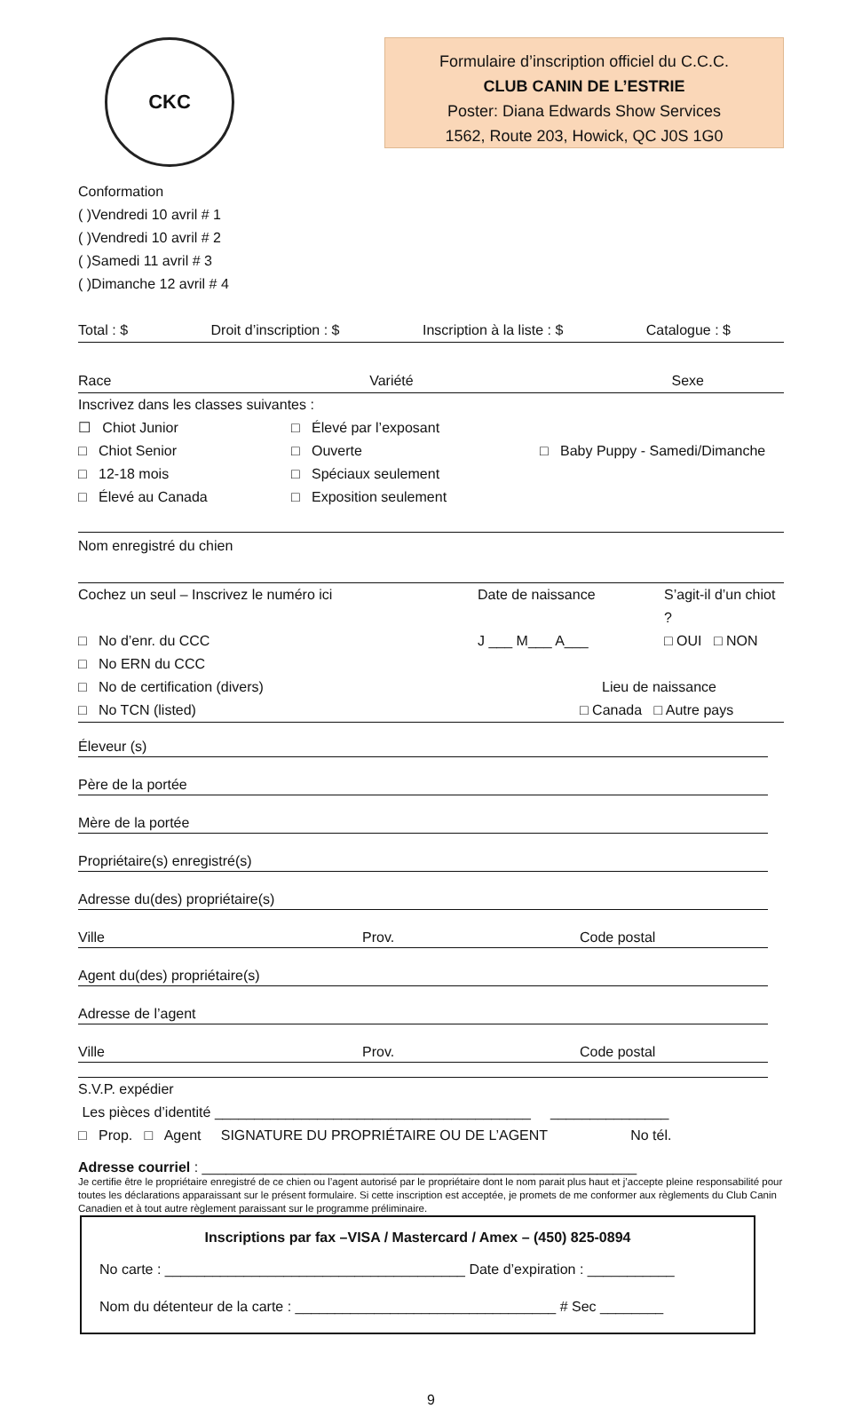CKC
Formulaire d’inscription officiel du C.C.C.
CLUB CANIN DE L’ESTRIE
Poster: Diana Edwards Show Services
1562, Route 203, Howick, QC J0S 1G0
Conformation
( )Vendredi 10 avril # 1
( )Vendredi 10 avril # 2
( )Samedi 11 avril # 3
( )Dimanche 12 avril # 4
Total : $ Droit d’inscription : $ Inscription à la liste : $ Catalogue : $
Race Variété Sexe
Inscrivez dans les classes suivantes :
☐ Chiot Junior □ Élevé par l’exposant □ Chiot Senior □ Ouverte □ Baby Puppy - Samedi/Dimanche □ 12-18 mois □ Spéciaux seulement □ Élevé au Canada □ Exposition seulement
Nom enregistré du chien
Cochez un seul – Inscrivez le numéro ici Date de naissance S’agit-il d’un chiot ? □ No d’enr. du CCC J ___ M___ A___ □ OUI □ NON □ No ERN du CCC □ No de certification (divers) Lieu de naissance □ No TCN (listed) □ Canada □ Autre pays
Éleveur (s)
Père de la portée
Mère de la portée
Propriétaire(s) enregistré(s)
Adresse du(des) propriétaire(s)
Ville Prov. Code postal
Agent du(des) propriétaire(s)
Adresse de l’agent
Ville Prov. Code postal
S.V.P. expédier
Les pièces d’identité ________________________________________ _______________
□ Prop. □ Agent SIGNATURE DU PROPRIÉTAIRE OU DE L’AGENT No tél.
Adresse courriel : _______________________________________________________
Je certifie être le propriétaire enregistré de ce chien ou l’agent autorisé par le propriétaire dont le nom parait plus haut et j’accepte pleine responsabilité pour toutes les déclarations apparaissant sur le présent formulaire. Si cette inscription est acceptée, je promets de me conformer aux règlements du Club Canin Canadien et à tout autre règlement paraissant sur le programme préliminaire.
Inscriptions par fax –VISA / Mastercard / Amex – (450) 825-0894
No carte : ______________________________________ Date d’expiration : ___________
Nom du détenteur de la carte : _________________________________ # Sec ________
9